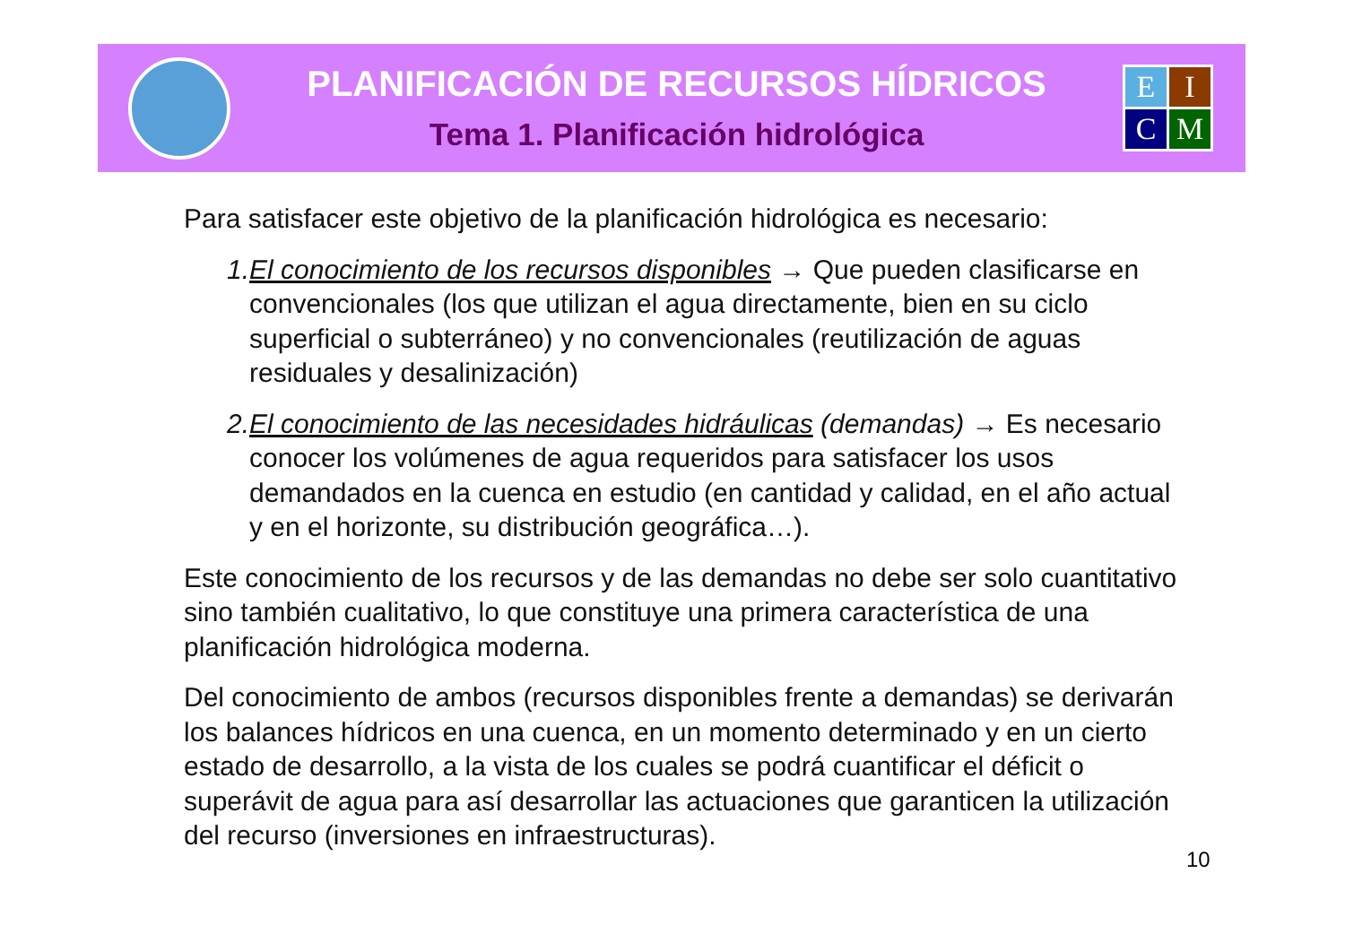PLANIFICACIÓN DE RECURSOS HÍDRICOS
Tema 1. Planificación hidrológica
E
I
C
M
Para satisfacer este objetivo de la planificación hidrológica es necesario:
1. El conocimiento de los recursos disponibles → Que pueden clasificarse en convencionales (los que utilizan el agua directamente, bien en su ciclo superficial o subterráneo) y no convencionales (reutilización de aguas residuales y desalinización)
2. El conocimiento de las necesidades hidráulicas (demandas) → Es necesario conocer los volúmenes de agua requeridos para satisfacer los usos demandados en la cuenca en estudio (en cantidad y calidad, en el año actual y en el horizonte, su distribución geográfica…).
Este conocimiento de los recursos y de las demandas no debe ser solo cuantitativo sino también cualitativo, lo que constituye una primera característica de una planificación hidrológica moderna.
Del conocimiento de ambos (recursos disponibles frente a demandas) se derivarán los balances hídricos en una cuenca, en un momento determinado y en un cierto estado de desarrollo, a la vista de los cuales se podrá cuantificar el déficit o superávit de agua para así desarrollar las actuaciones que garanticen la utilización del recurso (inversiones en infraestructuras).
10